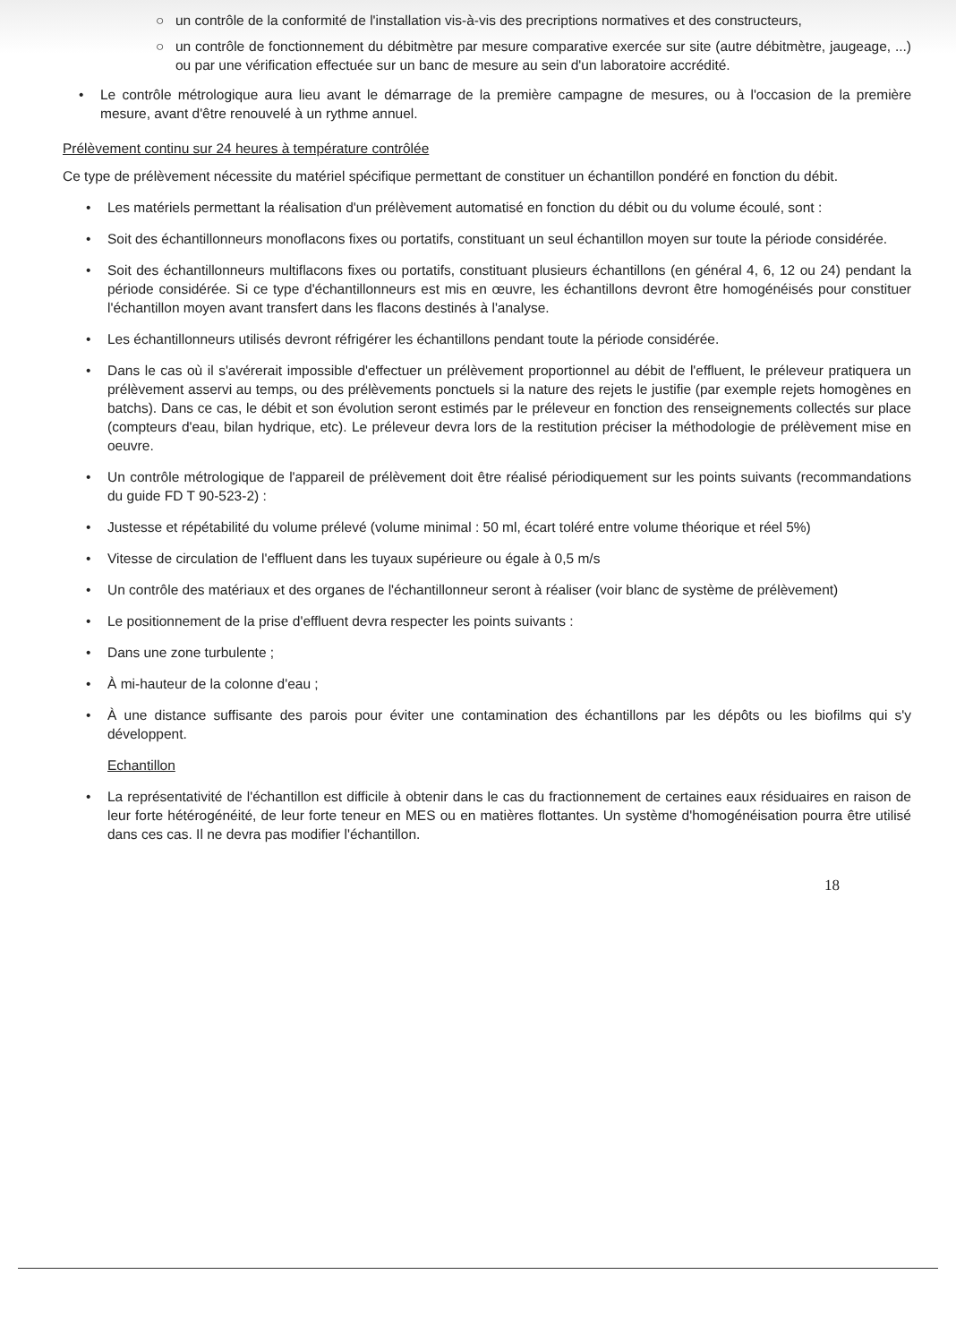○ un contrôle de la conformité de l'installation vis-à-vis des precriptions normatives et des constructeurs,
○ un contrôle de fonctionnement du débitmètre par mesure comparative exercée sur site (autre débitmètre, jaugeage, ...) ou par une vérification effectuée sur un banc de mesure au sein d'un laboratoire accrédité.
• Le contrôle métrologique aura lieu avant le démarrage de la première campagne de mesures, ou à l'occasion de la première mesure, avant d'être renouvelé à un rythme annuel.
Prélèvement continu sur 24 heures à température contrôlée
Ce type de prélèvement nécessite du matériel spécifique permettant de constituer un échantillon pondéré en fonction du débit.
• Les matériels permettant la réalisation d'un prélèvement automatisé en fonction du débit ou du volume écoulé, sont :
• Soit des échantillonneurs monoflacons fixes ou portatifs, constituant un seul échantillon moyen sur toute la période considérée.
• Soit des échantillonneurs multiflacons fixes ou portatifs, constituant plusieurs échantillons (en général 4, 6, 12 ou 24) pendant la période considérée. Si ce type d'échantillonneurs est mis en œuvre, les échantillons devront être homogénéisés pour constituer l'échantillon moyen avant transfert dans les flacons destinés à l'analyse.
• Les échantillonneurs utilisés devront réfrigérer les échantillons pendant toute la période considérée.
• Dans le cas où il s'avérerait impossible d'effectuer un prélèvement proportionnel au débit de l'effluent, le préleveur pratiquera un prélèvement asservi au temps, ou des prélèvements ponctuels si la nature des rejets le justifie (par exemple rejets homogènes en batchs). Dans ce cas, le débit et son évolution seront estimés par le préleveur en fonction des renseignements collectés sur place (compteurs d'eau, bilan hydrique, etc). Le préleveur devra lors de la restitution préciser la méthodologie de prélèvement mise en oeuvre.
• Un contrôle métrologique de l'appareil de prélèvement doit être réalisé périodiquement sur les points suivants (recommandations du guide FD T 90-523-2) :
• Justesse et répétabilité du volume prélevé (volume minimal : 50 ml, écart toléré entre volume théorique et réel 5%)
• Vitesse de circulation de l'effluent dans les tuyaux supérieure ou égale à 0,5 m/s
• Un contrôle des matériaux et des organes de l'échantillonneur seront à réaliser (voir blanc de système de prélèvement)
• Le positionnement de la prise d'effluent devra respecter les points suivants :
• Dans une zone turbulente ;
• À mi-hauteur de la colonne d'eau ;
• À une distance suffisante des parois pour éviter une contamination des échantillons par les dépôts ou les biofilms qui s'y développent.
Echantillon
• La représentativité de l'échantillon est difficile à obtenir dans le cas du fractionnement de certaines eaux résiduaires en raison de leur forte hétérogénéité, de leur forte teneur en MES ou en matières flottantes. Un système d'homogénéisation pourra être utilisé dans ces cas. Il ne devra pas modifier l'échantillon.
18